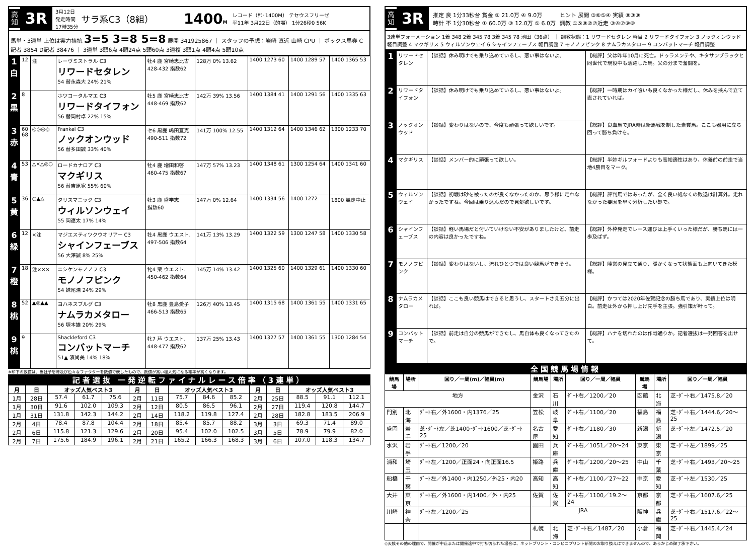高知
3R
3月12日
発走時間
17時35分
サラ系C3（8組）
1400M
レコード（ｻﾗ･1400M） テセウスフリーゼ
平11年 3月22日（的場） 1分26秒0 56K
馬単・3連単 上位は実力拮抗 3=5 3=8 5=8 展開 341925867 ｜ スタッフの予想：岩崎 直近 山崎 CPU ｜ ボックス馬券 C記者 3854 D記者 38476 ｜ 3連単 3頭6点 4頭24点 5頭60点 3連複 3頭1点 4頭4点 5頭10点
| 1 白 | 12 | 注 | レーヴミストラル C3 リワードセタレン 54 替永森大 24% 21% | 牡4 鹿 宮崎忠比古 428-432 指数62 | 128万 0% 13.62 | 1400 1273 60 | 1400 1289 57 | 1400 1365 53 |
| 2 黒 | 8 | | ホツコータルマエ C3 リワードタイフォン 56 替岡村卓 22% 15% | 牡5 鹿 宮崎忠比古 448-469 指数62 | 142万 39% 13.56 | 1400 1384 41 | 1400 1291 56 | 1400 1335 63 |
| 3 赤 | 60 68 | ◎◎◎◎ | Frankel C3 ノックオンウッド 56 替多田誠 33% 40% | セ6 黒鹿 嶋田亘克 490-511 指数72 | 141万 100% 12.55 | 1400 1312 64 | 1400 1346 62 | 1300 1233 70 |
| 4 青 | 53 | △×△◎○ | ロードカナロア C3 マクギリス 56 替吉原寛 55% 60% | 牡4 鹿 増田和啓 460-475 指数67 | 147万 57% 13.23 | 1400 1348 61 | 1300 1254 64 | 1400 1341 60 |
| 5 黄 | 36 | ○▲△ | タリスマニック C3 ウィルソンウェイ 55 岡遼太 17% 14% | 牡3 鹿 盛学志 指数60 | 147万 0% 12.64 | 1400 1334 56 | 1400 1272 | 1800 競走中止 |
| 6 緑 | 12 | ×注 | マジエスティツクウオリアー C3 シャインフェーブス 56 大澤誠 8% 25% | 牡4 黒鹿 ウエスト. 497-506 指数64 | 141万 13% 13.29 | 1400 1322 59 | 1300 1247 58 | 1400 1330 58 |
| 7 橙 | 18 | 注××× | ニシケンモノノフ C3 モノノフピンク 54 妹尾浩 24% 29% | 牝4 栗 ウエスト. 450-462 指数64 | 145万 14% 13.42 | 1400 1325 60 | 1400 1329 61 | 1400 1330 60 |
| 8 桃 | 52 | ▲◎▲▲ | ヨハネスブルグ C3 ナムラカメタロー 56 塚本雄 20% 29% | 牡8 黒鹿 豊島愛子 466-513 指数65 | 126万 40% 13.45 | 1400 1315 68 | 1400 1361 55 | 1400 1331 65 |
| 9 桃 | 9 | | Shackleford C3 コンバットマーチ 51▲ 濱尚美 14% 18% | 牝7 芦 ウエスト. 448-477 指数62 | 137万 25% 13.43 | 1400 1327 57 | 1400 1361 55 | 1300 1284 54 |
※印下の数値は、当社予想陣及び色々なファクターを数値で表したもので、数値が高い程人気になる確率が高くなります。
記者選抜 一発逆転ファイナルレース倍率（3連単）
| 月 | 日 | オッズ人気ベスト3 | | | 月 | 日 | オッズ人気ベスト3 | | | 月 | 日 | オッズ人気ベスト3 | | |
| --- | --- | --- | --- | --- | --- | --- | --- | --- | --- | --- | --- | --- | --- | --- |
| 1月 | 28日 | 57.4 | 61.7 | 75.6 | 2月 | 11日 | 75.7 | 84.6 | 85.2 | 2月 | 25日 | 88.5 | 91.1 | 112.1 |
| 1月 | 30日 | 91.6 | 102.0 | 109.3 | 2月 | 12日 | 80.5 | 86.5 | 96.1 | 2月 | 27日 | 119.4 | 120.8 | 144.7 |
| 1月 | 31日 | 131.8 | 142.3 | 144.2 | 2月 | 14日 | 118.2 | 119.8 | 127.4 | 2月 | 28日 | 182.8 | 183.5 | 206.9 |
| 2月 | 4日 | 78.4 | 87.8 | 104.4 | 2月 | 18日 | 85.4 | 85.7 | 88.2 | 3月 | 3日 | 69.3 | 71.4 | 89.0 |
| 2月 | 6日 | 115.8 | 121.3 | 129.6 | 2月 | 20日 | 95.4 | 102.0 | 102.5 | 3月 | 5日 | 78.9 | 79.9 | 82.0 |
| 2月 | 7日 | 175.6 | 184.9 | 196.1 | 2月 | 21日 | 165.2 | 166.3 | 168.3 | 3月 | 6日 | 107.0 | 118.3 | 134.7 |
高知
3R
推定 良 1分33秒台 賞金 ② 21.0万 ④ 9.0万
時計 不 1分30秒台 ① 60.0万 ③ 12.0万 ⑤ 6.0万
ヒント 展開 ③⑧⑤④ 実績 ⑧③⑨
調教 ①⑤⑧②⑦近走 ③④⑦⑨⑧
3連単フォーメーション 1着 348 2着 345 78 3着 345 78 池田（36点） ｜ 調教状態：1 リワードセタレン 軽目 2 リワードタイフォン 3 ノックオンウッド 軽目調整 4 マクギリス 5 ウィルソンウェイ 6 シャインフェーブス 軽目調整 7 モノノフピンク 8 ナムラカメタロー 9 コンバットマーチ 軽目調整
| 1 | リワードセタレン | 【談話】休み明けでも乗り込めているし、悪い事はないよ。 | 【総評】父は昨年10月に死亡。ドゥラメンテや、キタサンブラックと同世代で現役中も活躍した馬。父の分まで奮闘を。 |
| 2 | リワードタイフォン | 【談話】休み明けでも乗り込めているし、悪い事はないよ。 | 【総評】一時期はカイ喰いも良くなかった様だし、休みを挟んで立て直されていれば。 |
| 3 | ノックオンウッド | 【談話】変わりはないので、今度も頑張って欲しいです。 | 【総評】良血馬でJRA時は新馬戦を制した素質馬。ここも器用に立ち回って勝ち負けを。 |
| 4 | マクギリス | 【談話】メンバー的に頑張って欲しい。 | 【総評】半姉ギルフォードよりも高知適性はあり、休養前の前走で当地4勝目をマーク。 |
| 5 | ウィルソンウェイ | 【談話】初戦は砂を被ったのが良くなかったのか、思う様に走れなかったですね。今回は乗り込んだので見処欲しいです。 | 【総評】評判馬ではあったが、全く良い処なくの敗退は計算外。走れなかった要因を早く分析したい処で。 |
| 6 | シャインフェーブス | 【談話】軽い馬場だと付いていけない不安がありましたけど、前走の内容は良かったですね。 | 【総評】外枠発走でレース運びは上手くいった様だが、勝ち馬には一歩及ばず。 |
| 7 | モノノフピンク | 【談話】変わりはないし、流れひとつでは良い競馬ができそう。 | 【総評】陣営の見立て通り、暖かくなって状態面も上向いてきた模様。 |
| 8 | ナムラカメタロー | 【談話】ここも良い競馬はできると思うし、スタートさえ五分に出れば。 | 【総評】かつては2020年佐賀記念の勝ち馬であり、実績上位は明白。前走は外から押し上げ先手を主張。強引策が叶って。 |
| 9 | コンバットマーチ | 【談話】前走は自分の競馬ができたし、馬自体も良くなってきたので。 | 【総評】ハナを切れたのは作戦通りか。記者選抜は一発回答を出せて。 |
全国競馬場情報
| 競馬場 | 場所 | 回り／一周(m)／幅員(m) | 競馬場 | 場所 | 回り／一周／幅員 | 競馬場 | 場所 | 回り／一周／幅員 |
| --- | --- | --- | --- | --- | --- | --- | --- | --- |
| 地方 | | | 金沢 | 石川 | ﾀﾞｰﾄ右／1200／20 | 函館 | 北海 | 芝･ﾀﾞｰﾄ右／1475.8／20 |
| 門別 | 北海 | ﾀﾞｰﾄ右／外1600・内1376／25 | 笠松 | 岐阜 | ﾀﾞｰﾄ右／1100／20 | 福島 | 福島 | 芝･ﾀﾞｰﾄ右／1444.6／20〜25 |
| 盛岡 | 岩手 | 芝･ﾀﾞｰﾄ左／芝1400･ﾀﾞｰﾄ1600／芝･ﾀﾞｰﾄ25 | 名古屋 | 愛知 | ﾀﾞｰﾄ右／1180／30 | 新潟 | 新潟 | 芝･ﾀﾞｰﾄ左／1472.5／20 |
| 水沢 | 岩手 | ﾀﾞｰﾄ右／1200／20 | 園田 | 兵庫 | ﾀﾞｰﾄ右／1051／20〜24 | 東京 | 東京 | 芝･ﾀﾞｰﾄ左／1899／25 |
| 浦和 | 埼玉 | ﾀﾞｰﾄ左／1200／正面24・向正面16.5 | 姫路 | 兵庫 | ﾀﾞｰﾄ右／1200／20〜25 | 中山 | 千葉 | 芝･ﾀﾞｰﾄ右／1493／20〜25 |
| 船橋 | 千葉 | ﾀﾞｰﾄ左／外1400・内1250／外25・内20 | 高知 | 高知 | ﾀﾞｰﾄ右／1100／27〜22 | 中京 | 愛知 | 芝･ﾀﾞｰﾄ左／1530／25 |
| 大井 | 東京 | ﾀﾞｰﾄ右／外1600・内1400／外・内25 | 佐賀 | 佐賀 | ﾀﾞｰﾄ右／1100／19.2〜24 | 京都 | 京都 | 芝･ﾀﾞｰﾄ右／1607.6／25 |
| 川崎 | 神奈 | ﾀﾞｰﾄ左／1200／25 | JRA | | | 阪神 | 兵庫 | 芝･ﾀﾞｰﾄ右／1517.6／22〜25 |
| | | | 札幌 | 北海 | 芝･ﾀﾞｰﾄ右／1487／20 | 小倉 | 福岡 | 芝･ﾀﾞｰﾄ右／1445.4／24 |
◇天候その他の理由で、開催が中止または開催途中で打ち切られた場合は、ネットプリント・コンビニプリント新聞のお取り換えはできませんので、あらかじめ御了承下さい。